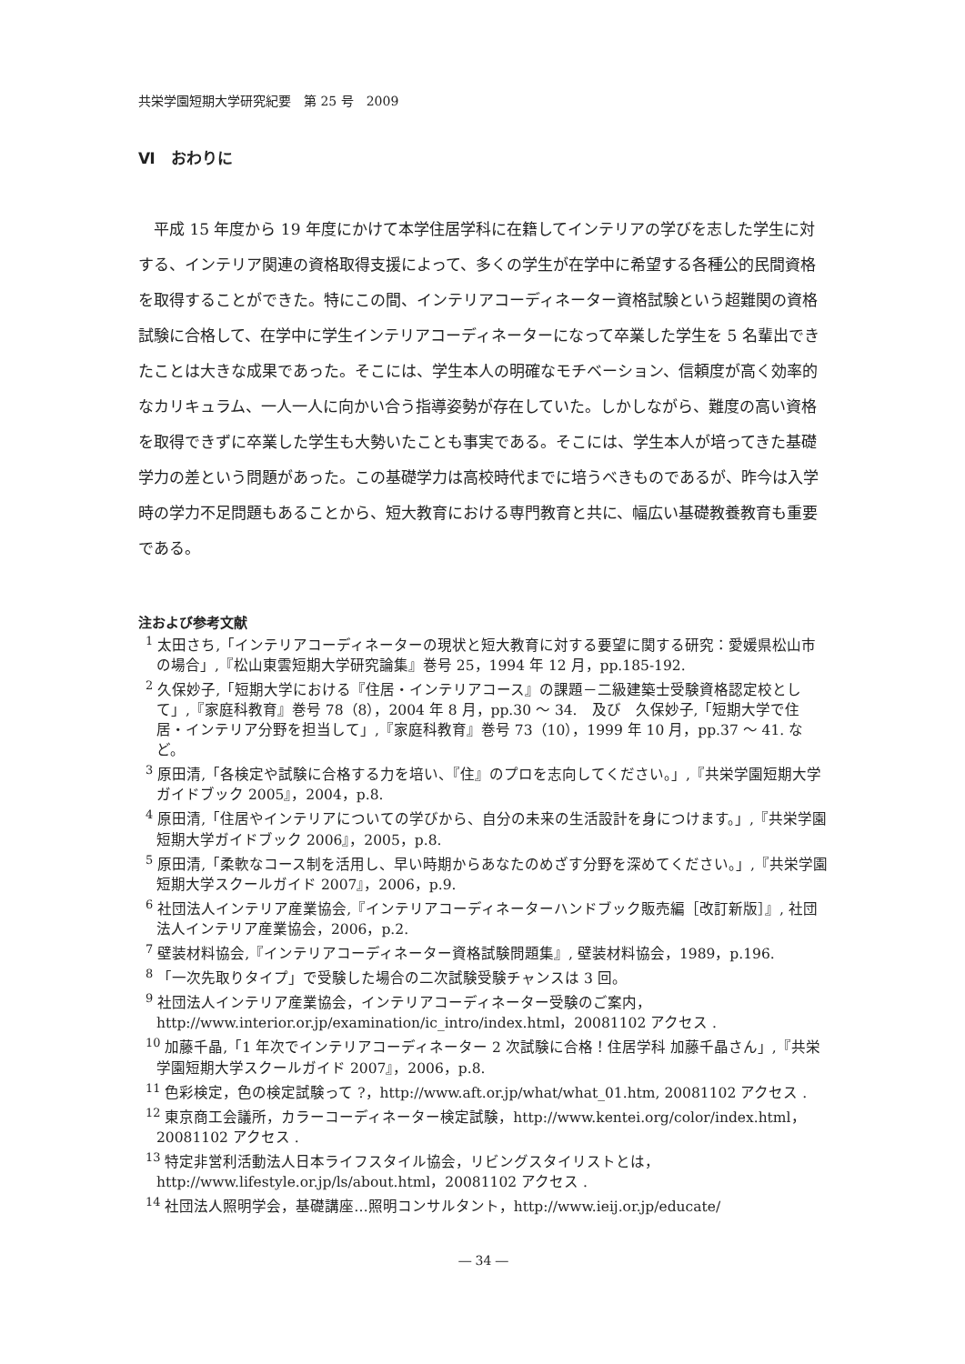共栄学園短期大学研究紀要　第 25 号　2009
Ⅵ　おわりに
平成 15 年度から 19 年度にかけて本学住居学科に在籍してインテリアの学びを志した学生に対する、インテリア関連の資格取得支援によって、多くの学生が在学中に希望する各種公的民間資格を取得することができた。特にこの間、インテリアコーディネーター資格試験という超難関の資格試験に合格して、在学中に学生インテリアコーディネーターになって卒業した学生を 5 名輩出できたことは大きな成果であった。そこには、学生本人の明確なモチベーション、信頼度が高く効率的なカリキュラム、一人一人に向かい合う指導姿勢が存在していた。しかしながら、難度の高い資格を取得できずに卒業した学生も大勢いたことも事実である。そこには、学生本人が培ってきた基礎学力の差という問題があった。この基礎学力は高校時代までに培うべきものであるが、昨今は入学時の学力不足問題もあることから、短大教育における専門教育と共に、幅広い基礎教養教育も重要である。
注および参考文献
<sup>1</sup> 太田さち,「インテリアコーディネーターの現状と短大教育に対する要望に関する研究：愛媛県松山市の場合」,『松山東雲短期大学研究論集』巻号 25，1994 年 12 月，pp.185-192.
<sup>2</sup> 久保妙子,「短期大学における『住居・インテリアコース』の課題－二級建築士受験資格認定校として」,『家庭科教育』巻号 78（8），2004 年 8 月，pp.30 ～ 34.　及び　久保妙子,「短期大学で住居・インテリア分野を担当して」,『家庭科教育』巻号 73（10），1999 年 10 月，pp.37 ～ 41. など。
<sup>3</sup> 原田清,「各検定や試験に合格する力を培い、『住』のプロを志向してください。」,『共栄学園短期大学ガイドブック 2005』，2004，p.8.
<sup>4</sup> 原田清,「住居やインテリアについての学びから、自分の未来の生活設計を身につけます。」,『共栄学園短期大学ガイドブック 2006』，2005，p.8.
<sup>5</sup> 原田清,「柔軟なコース制を活用し、早い時期からあなたのめざす分野を深めてください。」,『共栄学園短期大学スクールガイド 2007』，2006，p.9.
<sup>6</sup> 社団法人インテリア産業協会,『インテリアコーディネーターハンドブック販売編［改訂新版］』, 社団法人インテリア産業協会，2006，p.2.
<sup>7</sup> 壁装材料協会,『インテリアコーディネーター資格試験問題集』, 壁装材料協会，1989，p.196.
<sup>8</sup> 「一次先取りタイプ」で受験した場合の二次試験受験チャンスは 3 回。
<sup>9</sup> 社団法人インテリア産業協会，インテリアコーディネーター受験のご案内，http://www.interior.or.jp/examination/ic_intro/index.html，20081102 アクセス .
<sup>10</sup> 加藤千晶,「1 年次でインテリアコーディネーター 2 次試験に合格！住居学科 加藤千晶さん」,『共栄学園短期大学スクールガイド 2007』，2006，p.8.
<sup>11</sup> 色彩検定，色の検定試験って ?，http://www.aft.or.jp/what/what_01.htm, 20081102 アクセス .
<sup>12</sup> 東京商工会議所，カラーコーディネーター検定試験，http://www.kentei.org/color/index.html，20081102 アクセス .
<sup>13</sup> 特定非営利活動法人日本ライフスタイル協会，リビングスタイリストとは，http://www.lifestyle.or.jp/ls/about.html，20081102 アクセス .
<sup>14</sup> 社団法人照明学会，基礎講座…照明コンサルタント，http://www.ieij.or.jp/educate/
― 34 ―